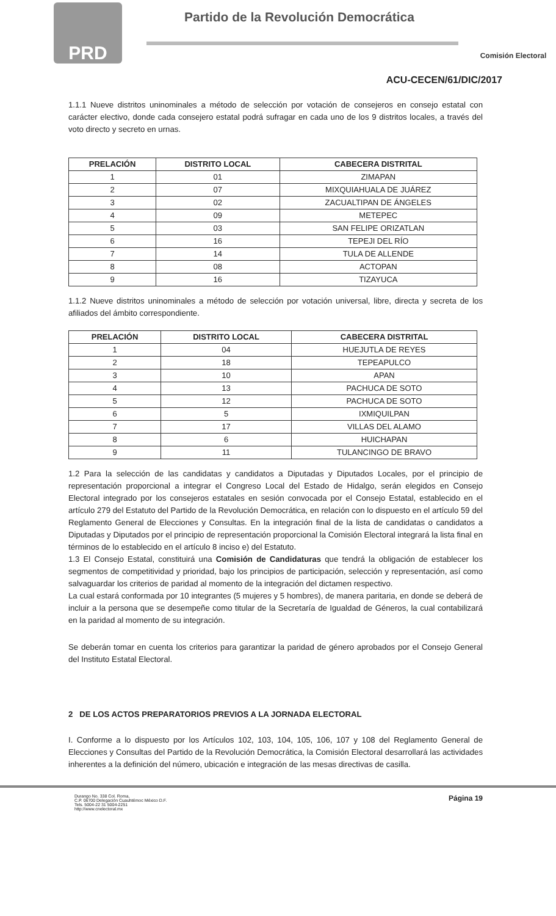PRD
Partido de la Revolución Democrática
Comisión Electoral
ACU-CECEN/61/DIC/2017
1.1.1 Nueve distritos uninominales a método de selección por votación de consejeros en consejo estatal con carácter electivo, donde cada consejero estatal podrá sufragar en cada uno de los 9 distritos locales, a través del voto directo y secreto en urnas.
| PRELACIÓN | DISTRITO LOCAL | CABECERA DISTRITAL |
| --- | --- | --- |
| 1 | 01 | ZIMAPAN |
| 2 | 07 | MIXQUIAHUALA DE JUÁREZ |
| 3 | 02 | ZACUALTIPAN DE ÁNGELES |
| 4 | 09 | METEPEC |
| 5 | 03 | SAN FELIPE ORIZATLAN |
| 6 | 16 | TEPEJI DEL RÍO |
| 7 | 14 | TULA DE ALLENDE |
| 8 | 08 | ACTOPAN |
| 9 | 16 | TIZAYUCA |
1.1.2 Nueve distritos uninominales a método de selección por votación universal, libre, directa y secreta de los afiliados del ámbito correspondiente.
| PRELACIÓN | DISTRITO LOCAL | CABECERA DISTRITAL |
| --- | --- | --- |
| 1 | 04 | HUEJUTLA DE REYES |
| 2 | 18 | TEPEAPULCO |
| 3 | 10 | APAN |
| 4 | 13 | PACHUCA DE SOTO |
| 5 | 12 | PACHUCA DE SOTO |
| 6 | 5 | IXMIQUILPAN |
| 7 | 17 | VILLAS DEL ALAMO |
| 8 | 6 | HUICHAPAN |
| 9 | 11 | TULANCINGO DE BRAVO |
1.2 Para la selección de las candidatas y candidatos a Diputadas y Diputados Locales, por el principio de representación proporcional a integrar el Congreso Local del Estado de Hidalgo, serán elegidos en Consejo Electoral integrado por los consejeros estatales en sesión convocada por el Consejo Estatal, establecido en el artículo 279 del Estatuto del Partido de la Revolución Democrática, en relación con lo dispuesto en el artículo 59 del Reglamento General de Elecciones y Consultas. En la integración final de la lista de candidatas o candidatos a Diputadas y Diputados por el principio de representación proporcional la Comisión Electoral integrará la lista final en términos de lo establecido en el artículo 8 inciso e) del Estatuto.
1.3 El Consejo Estatal, constituirá una Comisión de Candidaturas que tendrá la obligación de establecer los segmentos de competitividad y prioridad, bajo los principios de participación, selección y representación, así como salvaguardar los criterios de paridad al momento de la integración del dictamen respectivo.
La cual estará conformada por 10 integrantes (5 mujeres y 5 hombres), de manera paritaria, en donde se deberá de incluir a la persona que se desempeñe como titular de la Secretaría de Igualdad de Géneros, la cual contabilizará en la paridad al momento de su integración.
Se deberán tomar en cuenta los criterios para garantizar la paridad de género aprobados por el Consejo General del Instituto Estatal Electoral.
2 DE LOS ACTOS PREPARATORIOS PREVIOS A LA JORNADA ELECTORAL
I. Conforme a lo dispuesto por los Artículos 102, 103, 104, 105, 106, 107 y 108 del Reglamento General de Elecciones y Consultas del Partido de la Revolución Democrática, la Comisión Electoral desarrollará las actividades inherentes a la definición del número, ubicación e integración de las mesas directivas de casilla.
Durango No. 338 Col. Roma,
C.P. 06700 Delegación Cuauhtémoc México D.F.
Tels. 5004-22 31 5004-2251
http://www.cnelectoral.mx
Página 19